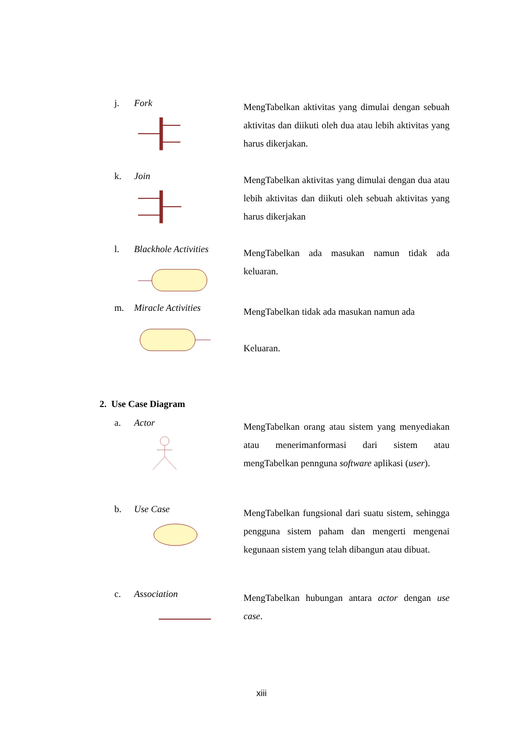j. Fork
MengTabelkan aktivitas yang dimulai dengan sebuah aktivitas dan diikuti oleh dua atau lebih aktivitas yang harus dikerjakan.
k. Join
MengTabelkan aktivitas yang dimulai dengan dua atau lebih aktivitas dan diikuti oleh sebuah aktivitas yang harus dikerjakan
l. Blackhole Activities
MengTabelkan ada masukan namun tidak ada keluaran.
m. Miracle Activities
MengTabelkan tidak ada masukan namun ada
Keluaran.
2. Use Case Diagram
a. Actor
MengTabelkan orang atau sistem yang menyediakan atau menerimanformasi dari sistem atau mengTabelkan pennguna software aplikasi (user).
b. Use Case
MengTabelkan fungsional dari suatu sistem, sehingga pengguna sistem paham dan mengerti mengenai kegunaan sistem yang telah dibangun atau dibuat.
c. Association
MengTabelkan hubungan antara actor dengan use case.
xiii